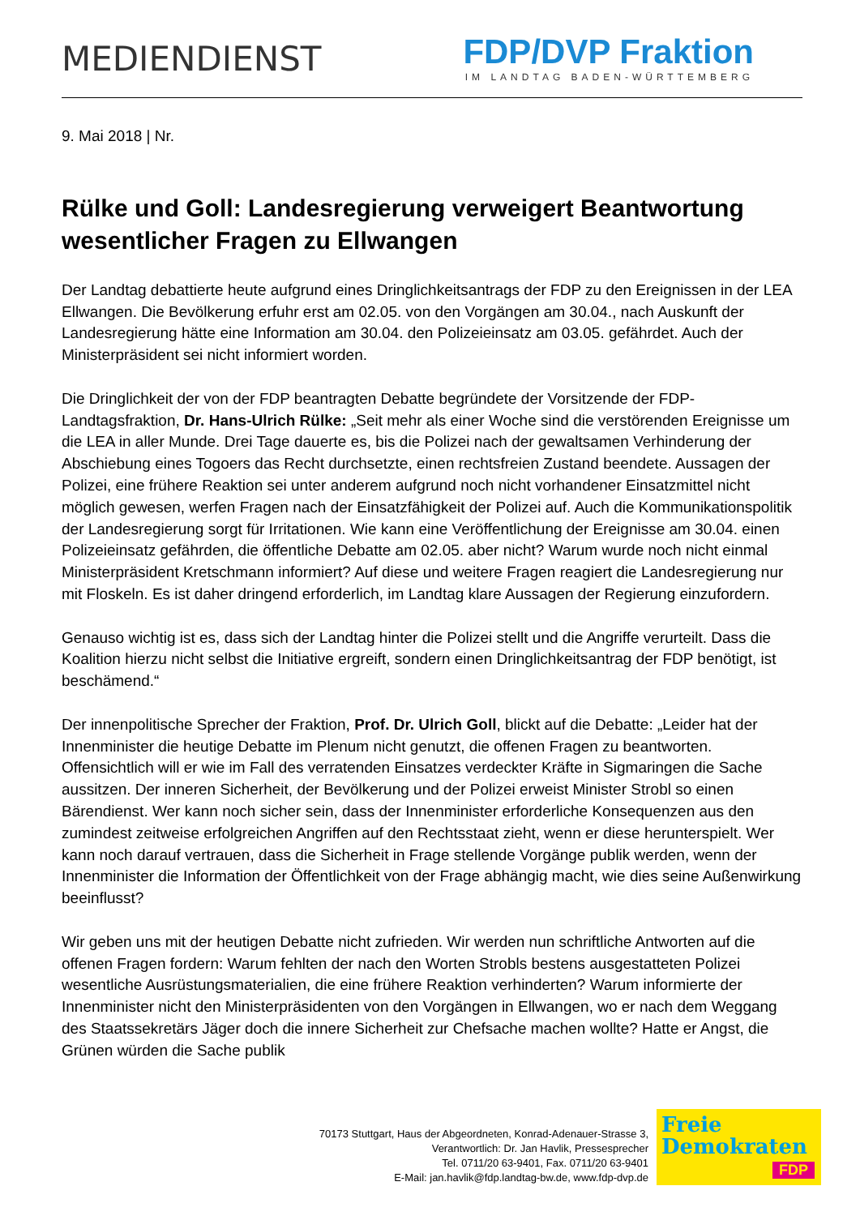MEDIENDIENST
FDP/DVP Fraktion
IM LANDTAG BADEN-WÜRTTEMBERG
9. Mai 2018 | Nr.
Rülke und Goll: Landesregierung verweigert Beantwortung wesentlicher Fragen zu Ellwangen
Der Landtag debattierte heute aufgrund eines Dringlichkeitsantrags der FDP zu den Ereignissen in der LEA Ellwangen. Die Bevölkerung erfuhr erst am 02.05. von den Vorgängen am 30.04., nach Auskunft der Landesregierung hätte eine Information am 30.04. den Polizeieinsatz am 03.05. gefährdet. Auch der Ministerpräsident sei nicht informiert worden.
Die Dringlichkeit der von der FDP beantragten Debatte begründete der Vorsitzende der FDP-Landtagsfraktion, Dr. Hans-Ulrich Rülke: „Seit mehr als einer Woche sind die verstörenden Ereignisse um die LEA in aller Munde. Drei Tage dauerte es, bis die Polizei nach der gewaltsamen Verhinderung der Abschiebung eines Togoers das Recht durchsetzte, einen rechtsfreien Zustand beendete. Aussagen der Polizei, eine frühere Reaktion sei unter anderem aufgrund noch nicht vorhandener Einsatzmittel nicht möglich gewesen, werfen Fragen nach der Einsatzfähigkeit der Polizei auf. Auch die Kommunikationspolitik der Landesregierung sorgt für Irritationen. Wie kann eine Veröffentlichung der Ereignisse am 30.04. einen Polizeieinsatz gefährden, die öffentliche Debatte am 02.05. aber nicht? Warum wurde noch nicht einmal Ministerpräsident Kretschmann informiert? Auf diese und weitere Fragen reagiert die Landesregierung nur mit Floskeln. Es ist daher dringend erforderlich, im Landtag klare Aussagen der Regierung einzufordern.
Genauso wichtig ist es, dass sich der Landtag hinter die Polizei stellt und die Angriffe verurteilt. Dass die Koalition hierzu nicht selbst die Initiative ergreift, sondern einen Dringlichkeitsantrag der FDP benötigt, ist beschämend.“
Der innenpolitische Sprecher der Fraktion, Prof. Dr. Ulrich Goll, blickt auf die Debatte: „Leider hat der Innenminister die heutige Debatte im Plenum nicht genutzt, die offenen Fragen zu beantworten. Offensichtlich will er wie im Fall des verratenden Einsatzes verdeckter Kräfte in Sigmaringen die Sache aussitzen. Der inneren Sicherheit, der Bevölkerung und der Polizei erweist Minister Strobl so einen Bärendienst. Wer kann noch sicher sein, dass der Innenminister erforderliche Konsequenzen aus den zumindest zeitweise erfolgreichen Angriffen auf den Rechtsstaat zieht, wenn er diese herunterspielt. Wer kann noch darauf vertrauen, dass die Sicherheit in Frage stellende Vorgänge publik werden, wenn der Innenminister die Information der Öffentlichkeit von der Frage abhängig macht, wie dies seine Außenwirkung beeinflusst?
Wir geben uns mit der heutigen Debatte nicht zufrieden. Wir werden nun schriftliche Antworten auf die offenen Fragen fordern: Warum fehlten der nach den Worten Strobls bestens ausgestatteten Polizei wesentliche Ausrüstungsmaterialien, die eine frühere Reaktion verhinderten? Warum informierte der Innenminister nicht den Ministerpräsidenten von den Vorgängen in Ellwangen, wo er nach dem Weggang des Staatssekretärs Jäger doch die innere Sicherheit zur Chefsache machen wollte? Hatte er Angst, die Grünen würden die Sache publik
70173 Stuttgart, Haus der Abgeordneten, Konrad-Adenauer-Strasse 3,
Verantwortlich: Dr. Jan Havlik, Pressesprecher
Tel. 0711/20 63-9401, Fax. 0711/20 63-9401
E-Mail: jan.havlik@fdp.landtag-bw.de, www.fdp-dvp.de
Freie
Demokraten
FDP